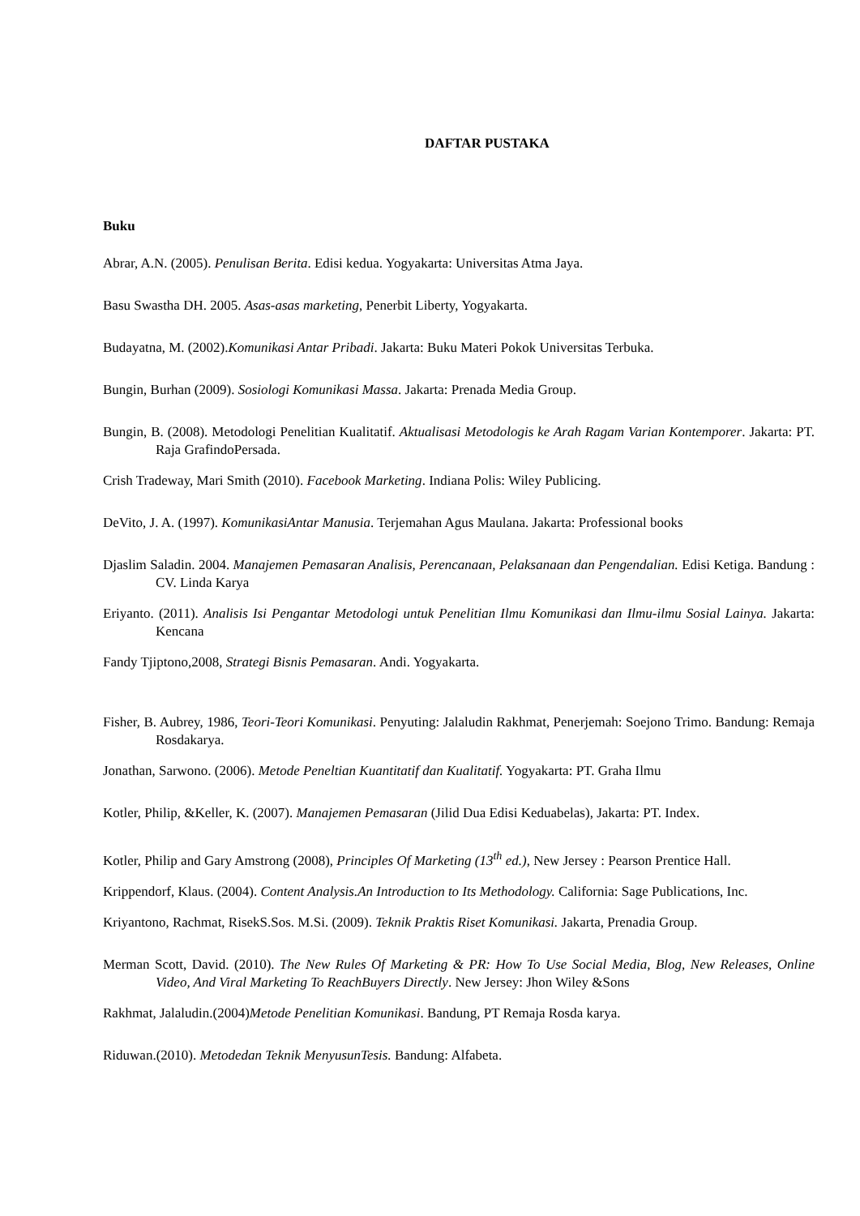DAFTAR PUSTAKA
Buku
Abrar, A.N. (2005). Penulisan Berita. Edisi kedua. Yogyakarta: Universitas Atma Jaya.
Basu Swastha DH. 2005. Asas-asas marketing, Penerbit Liberty, Yogyakarta.
Budayatna, M. (2002).Komunikasi Antar Pribadi. Jakarta: Buku Materi Pokok Universitas Terbuka.
Bungin, Burhan (2009). Sosiologi Komunikasi Massa. Jakarta: Prenada Media Group.
Bungin, B. (2008). Metodologi Penelitian Kualitatif. Aktualisasi Metodologis ke Arah Ragam Varian Kontemporer. Jakarta: PT. Raja GrafindoPersada.
Crish Tradeway, Mari Smith (2010). Facebook Marketing. Indiana Polis: Wiley Publicing.
DeVito, J. A. (1997). KomunikasiAntar Manusia. Terjemahan Agus Maulana. Jakarta: Professional books
Djaslim Saladin. 2004. Manajemen Pemasaran Analisis, Perencanaan, Pelaksanaan dan Pengendalian. Edisi Ketiga. Bandung : CV. Linda Karya
Eriyanto. (2011). Analisis Isi Pengantar Metodologi untuk Penelitian Ilmu Komunikasi dan Ilmu-ilmu Sosial Lainya. Jakarta: Kencana
Fandy Tjiptono,2008, Strategi Bisnis Pemasaran. Andi. Yogyakarta.
Fisher, B. Aubrey, 1986, Teori-Teori Komunikasi. Penyuting: Jalaludin Rakhmat, Penerjemah: Soejono Trimo. Bandung: Remaja Rosdakarya.
Jonathan, Sarwono. (2006). Metode Peneltian Kuantitatif dan Kualitatif. Yogyakarta: PT. Graha Ilmu
Kotler, Philip, &Keller, K. (2007). Manajemen Pemasaran (Jilid Dua Edisi Keduabelas), Jakarta: PT. Index.
Kotler, Philip and Gary Amstrong (2008), Principles Of Marketing (13<sup>th</sup> ed.), New Jersey : Pearson Prentice Hall.
Krippendorf, Klaus. (2004). Content Analysis.An Introduction to Its Methodology. California: Sage Publications, Inc.
Kriyantono, Rachmat, RisekS.Sos. M.Si. (2009). Teknik Praktis Riset Komunikasi. Jakarta, Prenadia Group.
Merman Scott, David. (2010). The New Rules Of Marketing & PR: How To Use Social Media, Blog, New Releases, Online Video, And Viral Marketing To ReachBuyers Directly. New Jersey: Jhon Wiley &Sons
Rakhmat, Jalaludin.(2004)Metode Penelitian Komunikasi. Bandung, PT Remaja Rosda karya.
Riduwan.(2010). Metodedan Teknik MenyusunTesis. Bandung: Alfabeta.